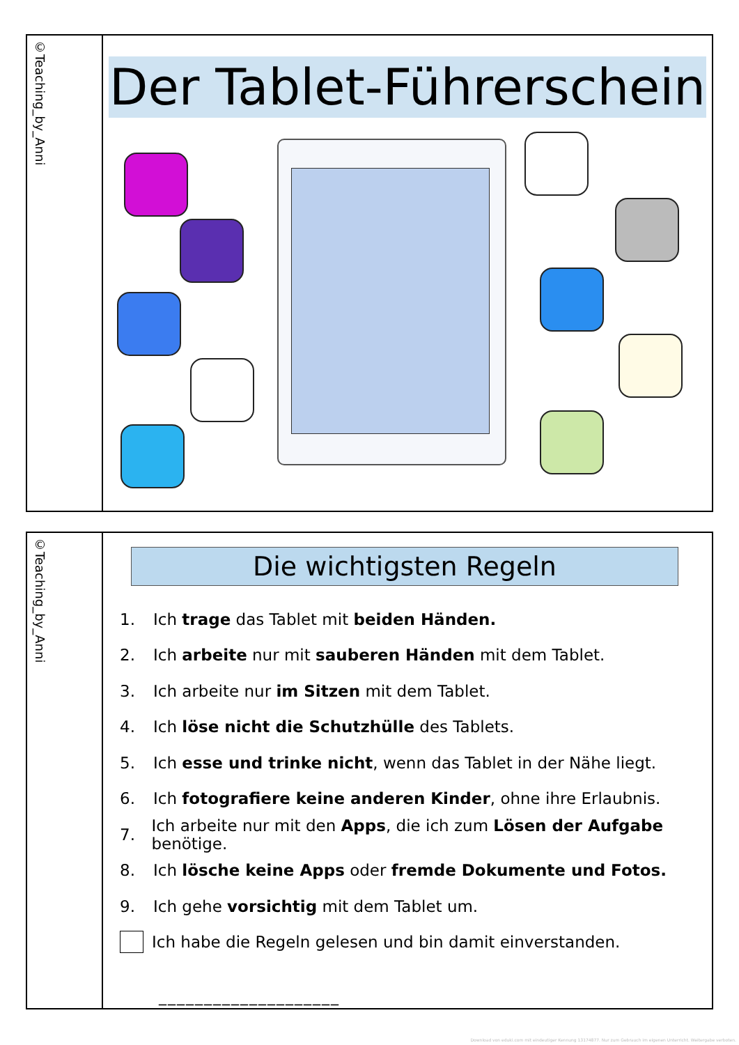©Teaching_by_Anni
Der Tablet-Führerschein
©Teaching_by_Anni
Die wichtigsten Regeln
1. Ich trage das Tablet mit beiden Händen.
2. Ich arbeite nur mit sauberen Händen mit dem Tablet.
3. Ich arbeite nur im Sitzen mit dem Tablet.
4. Ich löse nicht die Schutzhülle des Tablets.
5. Ich esse und trinke nicht, wenn das Tablet in der Nähe liegt.
6. Ich fotografiere keine anderen Kinder, ohne ihre Erlaubnis.
7. Ich arbeite nur mit den Apps, die ich zum Lösen der Aufgabe benötige.
8. Ich lösche keine Apps oder fremde Dokumente und Fotos.
9. Ich gehe vorsichtig mit dem Tablet um.
Ich habe die Regeln gelesen und bin damit einverstanden.
____________________
Download von eduki.com mit eindeutiger Kennung 13174877. Nur zum Gebrauch im eigenen Unterricht. Weitergabe verboten.